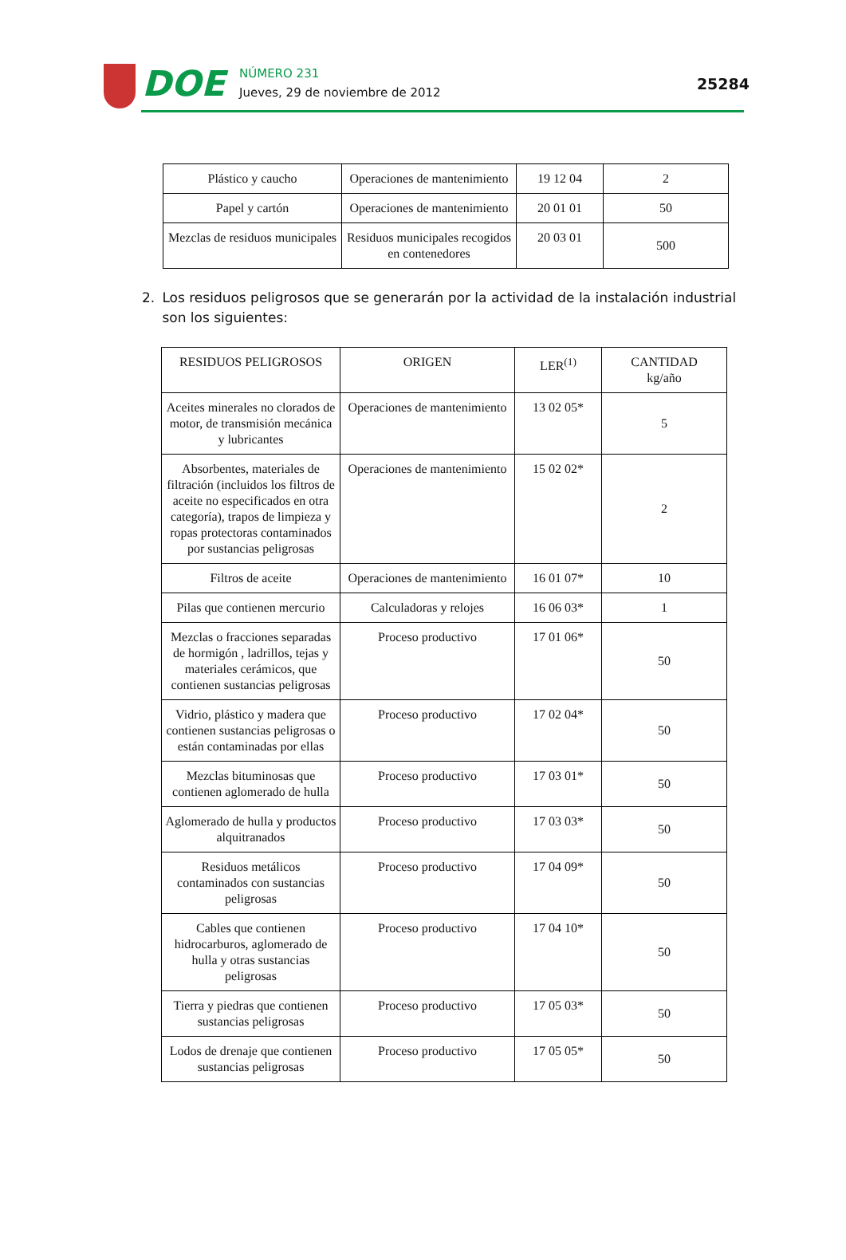DOE
NÚMERO 231
Jueves, 29 de noviembre de 2012
25284
| Plástico y caucho | Operaciones de mantenimiento | 19 12 04 | 2 |
| Papel y cartón | Operaciones de mantenimiento | 20 01 01 | 50 |
| Mezclas de residuos municipales | Residuos municipales recogidos en contenedores | 20 03 01 | 500 |
2. Los residuos peligrosos que se generarán por la actividad de la instalación industrial son los siguientes:
| RESIDUOS PELIGROSOS | ORIGEN | LER<sup>(1)</sup> | CANTIDAD kg/año |
| Aceites minerales no clorados de motor, de transmisión mecánica y lubricantes | Operaciones de mantenimiento | 13 02 05* | 5 |
| Absorbentes, materiales de filtración (incluidos los filtros de aceite no especificados en otra categoría), trapos de limpieza y ropas protectoras contaminados por sustancias peligrosas | Operaciones de mantenimiento | 15 02 02* | 2 |
| Filtros de aceite | Operaciones de mantenimiento | 16 01 07* | 10 |
| Pilas que contienen mercurio | Calculadoras y relojes | 16 06 03* | 1 |
| Mezclas o fracciones separadas de hormigón , ladrillos, tejas y materiales cerámicos, que contienen sustancias peligrosas | Proceso productivo | 17 01 06* | 50 |
| Vidrio, plástico y madera que contienen sustancias peligrosas o están contaminadas por ellas | Proceso productivo | 17 02 04* | 50 |
| Mezclas bituminosas que contienen aglomerado de hulla | Proceso productivo | 17 03 01* | 50 |
| Aglomerado de hulla y productos alquitranados | Proceso productivo | 17 03 03* | 50 |
| Residuos metálicos contaminados con sustancias peligrosas | Proceso productivo | 17 04 09* | 50 |
| Cables que contienen hidrocarburos, aglomerado de hulla y otras sustancias peligrosas | Proceso productivo | 17 04 10* | 50 |
| Tierra y piedras que contienen sustancias peligrosas | Proceso productivo | 17 05 03* | 50 |
| Lodos de drenaje que contienen sustancias peligrosas | Proceso productivo | 17 05 05* | 50 |